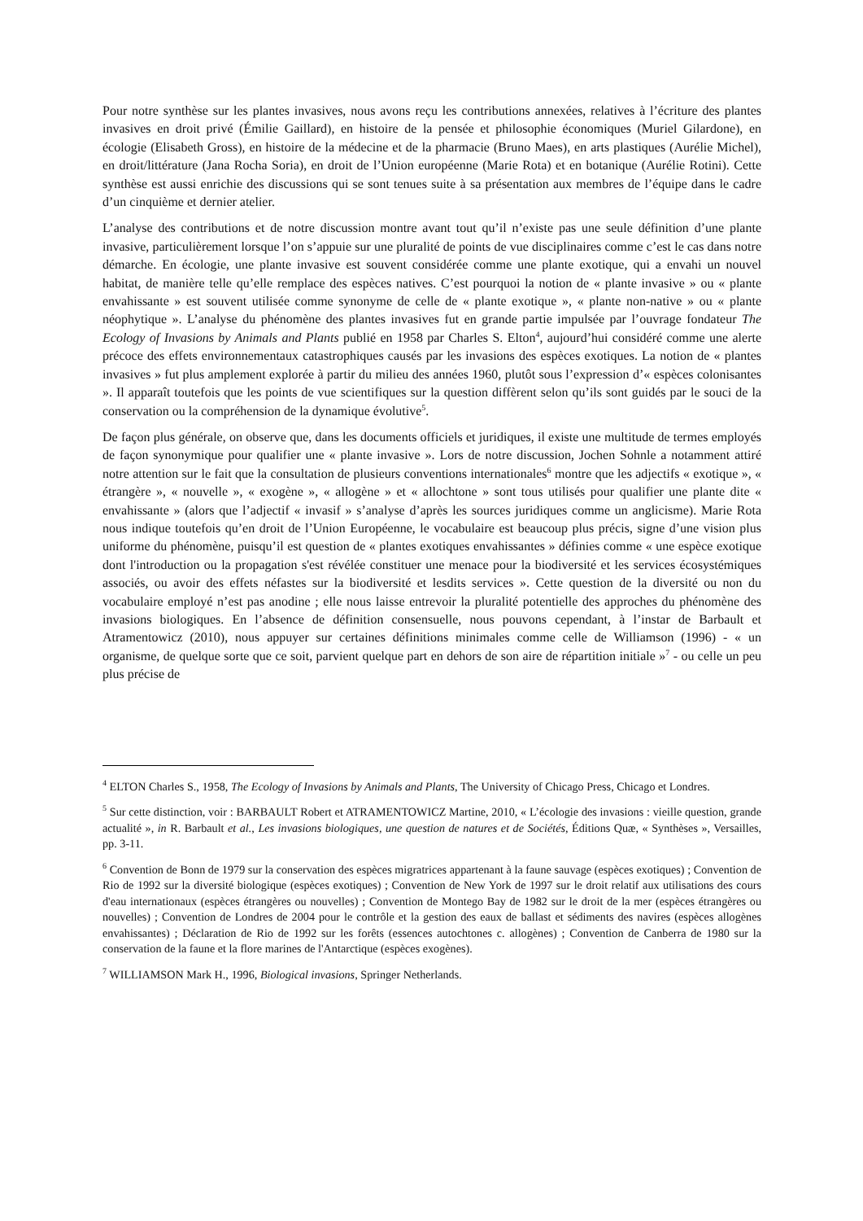Pour notre synthèse sur les plantes invasives, nous avons reçu les contributions annexées, relatives à l’écriture des plantes invasives en droit privé (Émilie Gaillard), en histoire de la pensée et philosophie économiques (Muriel Gilardone), en écologie (Elisabeth Gross), en histoire de la médecine et de la pharmacie (Bruno Maes), en arts plastiques (Aurélie Michel), en droit/littérature (Jana Rocha Soria), en droit de l’Union européenne (Marie Rota) et en botanique (Aurélie Rotini). Cette synthèse est aussi enrichie des discussions qui se sont tenues suite à sa présentation aux membres de l’équipe dans le cadre d’un cinquième et dernier atelier.
L’analyse des contributions et de notre discussion montre avant tout qu’il n’existe pas une seule définition d’une plante invasive, particulièrement lorsque l’on s’appuie sur une pluralité de points de vue disciplinaires comme c’est le cas dans notre démarche. En écologie, une plante invasive est souvent considérée comme une plante exotique, qui a envahi un nouvel habitat, de manière telle qu’elle remplace des espèces natives. C’est pourquoi la notion de « plante invasive » ou « plante envahissante » est souvent utilisée comme synonyme de celle de « plante exotique », « plante non-native » ou « plante néophytique ». L’analyse du phénomène des plantes invasives fut en grande partie impulsée par l’ouvrage fondateur The Ecology of Invasions by Animals and Plants publié en 1958 par Charles S. Elton<sup>4</sup>, aujourd’hui considéré comme une alerte précoce des effets environnementaux catastrophiques causés par les invasions des espèces exotiques. La notion de « plantes invasives » fut plus amplement explorée à partir du milieu des années 1960, plutôt sous l’expression d’« espèces colonisantes ». Il apparaît toutefois que les points de vue scientifiques sur la question diffèrent selon qu’ils sont guidés par le souci de la conservation ou la compréhension de la dynamique évolutive<sup>5</sup>.
De façon plus générale, on observe que, dans les documents officiels et juridiques, il existe une multitude de termes employés de façon synonymique pour qualifier une « plante invasive ». Lors de notre discussion, Jochen Sohnle a notamment attiré notre attention sur le fait que la consultation de plusieurs conventions internationales<sup>6</sup> montre que les adjectifs « exotique », « étrangère », « nouvelle », « exogène », « allogène » et « allochtone » sont tous utilisés pour qualifier une plante dite « envahissante » (alors que l’adjectif « invasif » s’analyse d’après les sources juridiques comme un anglicisme). Marie Rota nous indique toutefois qu’en droit de l’Union Européenne, le vocabulaire est beaucoup plus précis, signe d’une vision plus uniforme du phénomène, puisqu’il est question de « plantes exotiques envahissantes » définies comme « une espèce exotique dont l'introduction ou la propagation s'est révélée constituer une menace pour la biodiversité et les services écosystémiques associés, ou avoir des effets néfastes sur la biodiversité et lesdits services ». Cette question de la diversité ou non du vocabulaire employé n’est pas anodine ; elle nous laisse entrevoir la pluralité potentielle des approches du phénomène des invasions biologiques. En l’absence de définition consensuelle, nous pouvons cependant, à l’instar de Barbault et Atramentowicz (2010), nous appuyer sur certaines définitions minimales comme celle de Williamson (1996) - « un organisme, de quelque sorte que ce soit, parvient quelque part en dehors de son aire de répartition initiale »<sup>7</sup> - ou celle un peu plus précise de
<sup>4</sup> ELTON Charles S., 1958, The Ecology of Invasions by Animals and Plants, The University of Chicago Press, Chicago et Londres.
<sup>5</sup> Sur cette distinction, voir : BARBAULT Robert et ATRAMENTOWICZ Martine, 2010, « L’écologie des invasions : vieille question, grande actualité », in R. Barbault et al., Les invasions biologiques, une question de natures et de Sociétés, Éditions Quæ, « Synthèses », Versailles, pp. 3-11.
<sup>6</sup> Convention de Bonn de 1979 sur la conservation des espèces migratrices appartenant à la faune sauvage (espèces exotiques) ; Convention de Rio de 1992 sur la diversité biologique (espèces exotiques) ; Convention de New York de 1997 sur le droit relatif aux utilisations des cours d'eau internationaux (espèces étrangères ou nouvelles) ; Convention de Montego Bay de 1982 sur le droit de la mer (espèces étrangères ou nouvelles) ; Convention de Londres de 2004 pour le contrôle et la gestion des eaux de ballast et sédiments des navires (espèces allogènes envahissantes) ; Déclaration de Rio de 1992 sur les forêts (essences autochtones c. allogènes) ; Convention de Canberra de 1980 sur la conservation de la faune et la flore marines de l'Antarctique (espèces exogènes).
<sup>7</sup> WILLIAMSON Mark H., 1996, Biological invasions, Springer Netherlands.